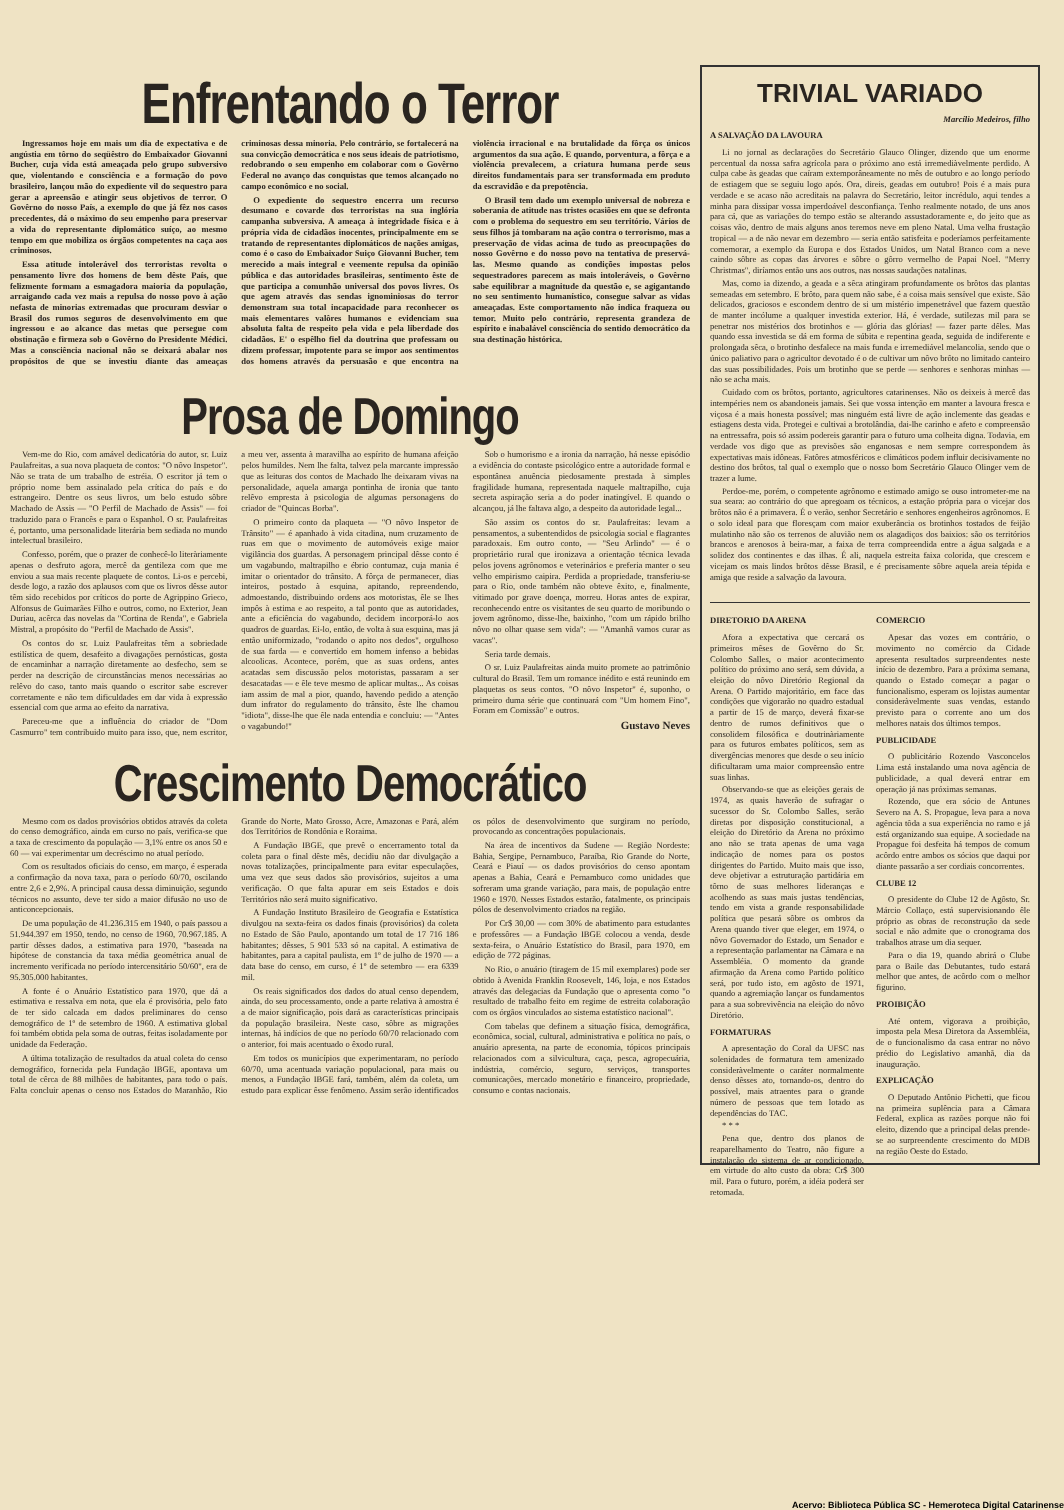Enfrentando o Terror
Ingressamos hoje em mais um dia de expectativa e de angústia em tôrno do seqüêstro do Embaixador Giovanni Bucher, cuja vida está ameaçada pelo grupo subversivo que, violentando e consciência e a formação do povo brasileiro, lançou mão do expediente vil do sequestro para gerar a apreensão e atingir seus objetivos de terror. O Govêrno do nosso País, a exemplo do que já fêz nos casos precedentes, dá o máximo do seu empenho para preservar a vida do representante diplomático suíço, ao mesmo tempo em que mobiliza os órgãos competentes na caça aos criminosos.
Essa atitude intolerável dos terroristas revolta o pensamento livre dos homens de bem dêste País, que felizmente formam a esmagadora maioria da população, arraigando cada vez mais a repulsa do nosso povo à ação nefasta de minorias extremadas que procuram desviar o Brasil dos rumos seguros de desenvolvimento em que ingressou e ao alcance das metas que persegue com obstinação e firmeza sob o Govêrno do Presidente Médici. Mas a consciência nacional não se deixará abalar nos propósitos de que se investiu diante das ameaças criminosas dessa minoria. Pelo contrário, se fortalecerá na sua convicção democrática e nos seus ideais de patriotismo, redobrando o seu empenho em colaborar com o Govêrno Federal no avanço das conquistas que temos alcançado no campo econômico e no social.
O expediente do sequestro encerra um recurso desumano e covarde dos terroristas na sua inglória campanha subversiva. A ameaça à integridade física e à própria vida de cidadãos inocentes, principalmente em se tratando de representantes diplomáticos de nações amigas, como é o caso do Embaixador Suiço Giovanni Bucher, tem merecido a mais integral e veemente repulsa da opinião pública e das autoridades brasileiras, sentimento êste de que participa a comunhão universal dos povos livres. Os que agem através das sendas ignominiosas do terror demonstram sua total incapacidade para reconhecer os mais elementares valôres humanos e evidenciam sua absoluta falta de respeito pela vida e pela liberdade dos cidadãos. E' o espêlho fiel da doutrina que professam ou dizem professar, impotente para se impor aos sentimentos dos homens através da persuasão e que encontra na violência irracional e na brutalidade da fôrça os únicos argumentos da sua ação. E quando, porventura, a fôrça e a violência prevalecem, a criatura humana perde seus direitos fundamentais para ser transformada em produto da escravidão e da prepotência.
O Brasil tem dado um exemplo universal de nobreza e soberania de atitude nas tristes ocasiões em que se defronta com o problema do sequestro em seu território. Vários de seus filhos já tombaram na ação contra o terrorismo, mas a preservação de vidas acima de tudo as preocupações do nosso Govêrno e do nosso povo na tentativa de preservá-las. Mesmo quando as condições impostas pelos sequestradores parecem as mais intoleráveis, o Govêrno sabe equilibrar a magnitude da questão e, se agigantando no seu sentimento humanístico, consegue salvar as vidas ameaçadas. Este comportamento não indica fraqueza ou temor. Muito pelo contrário, representa grandeza de espírito e inabalável consciência do sentido democrático da sua destinação histórica.
Prosa de Domingo
Vem-me do Rio, com amável dedicatória do autor, sr. Luiz Paulafreitas, a sua nova plaqueta de contos: "O nôvo Inspetor". Não se trata de um trabalho de estréia. O escritor já tem o próprio nome bem assinalado pela crítica do país e do estrangeiro. Dentre os seus livros, um belo estudo sôbre Machado de Assis — "O Perfil de Machado de Assis" — foi traduzido para o Francês e para o Espanhol. O sr. Paulafreitas é, portanto, uma personalidade literária bem sediada no mundo intelectual brasileiro.
Confesso, porém, que o prazer de conhecê-lo literàriamente apenas o desfruto agora, mercê da gentileza com que me enviou a sua mais recente plaquete de contos. Li-os e percebi, desde logo, a razão dos aplausos com que os livros dêsse autor têm sido recebidos por críticos do porte de Agrippino Grieco, Alfonsus de Guimarães Filho e outros, como, no Exterior, Jean Duriau, acêrca das novelas da "Cortina de Renda", e Gabriela Mistral, a propósito do "Perfil de Machado de Assis".
Os contos do sr. Luiz Paulafreitas têm a sobriedade estilística de quem, desafeito a divagações pernósticas, gosta de encaminhar a narração diretamente ao desfecho, sem se perder na descrição de circunstâncias menos necessárias ao relêvo do caso, tanto mais quando o escritor sabe escrever corretamente e não tem dificuldades em dar vida à expressão essencial com que arma ao efeito da narrativa.
Pareceu-me que a influência do criador de "Dom Casmurro" tem contribuido muito para isso, que, nem escritor, a meu ver, assenta à maravilha ao espírito de humana afeição pelos humildes. Nem lhe falta, talvez pela marcante impressão que as leituras dos contos de Machado lhe deixaram vivas na personalidade, aquela amarga pontinha de ironia que tanto relêvo empresta à psicologia de algumas personagens do criador de "Quincas Borba".
O primeiro conto da plaqueta — "O nôvo Inspetor de Trânsito" — é apanhado à vida citadina, num cruzamento de ruas em que o movimento de automóveis exige maior vigilância dos guardas. A personagem principal dêsse conto é um vagabundo, maltrapilho e ébrio contumaz, cuja mania é imitar o orientador do trânsito. A fôrça de permanecer, dias inteiros, postado à esquina, apitando, repreendendo, admoestando, distribuindo ordens aos motoristas, êle se lhes impôs à estima e ao respeito, a tal ponto que as autoridades, ante a eficiência do vagabundo, decidem incorporá-lo aos quadros de guardas. Ei-lo, então, de volta à sua esquina, mas já então uniformizado, "rodando o apito nos dedos", orgulhoso de sua farda — e convertido em homem infenso a bebidas alcoolicas. Acontece, porém, que as suas ordens, antes acatadas sem discussão pelos motoristas, passaram a ser desacatadas — e êle teve mesmo de aplicar multas... As coisas iam assim de mal a pior, quando, havendo pedido a atenção dum infrator do regulamento do trânsito, êste lhe chamou "idiota", disse-lhe que êle nada entendia e concluiu: — "Antes o vagabundo!"
Sob o humorismo e a ironia da narração, há nesse episódio a evidência do contaste psicológico entre a autoridade formal e espontânea anuência piedosamente prestada à simples fragilidade humana, representada naquele maltrapilho, cuja secreta aspiração seria a do poder inatingível. E quando o alcançou, já lhe faltava algo, a despeito da autoridade legal...
São assim os contos do sr. Paulafreitas: levam a pensamentos, a subentendidos de psicologia social e flagrantes paradoxais. Em outro conto, — "Seu Arlindo" — é o proprietário rural que ironizava a orientação técnica levada pelos jovens agrônomos e veterinários e preferia manter o seu velho empirismo caipira. Perdida a propriedade, transferiu-se para o Rio, onde também não obteve êxito, e, finalmente, vitimado por grave doença, morreu. Horas antes de expirar, reconhecendo entre os visitantes de seu quarto de moribundo o jovem agrônomo, disse-lhe, baixinho, "com um rápido brilho nôvo no olhar quase sem vida": — "Amanhã vamos curar as vacas".
Seria tarde demais.
O sr. Luiz Paulafreitas ainda muito promete ao patrimônio cultural do Brasil. Tem um romance inédito e está reunindo em plaquetas os seus contos. "O nôvo Inspetor" é, suponho, o primeiro duma série que continuará com "Um homem Fino", Foram em Comissão" e outros.
Gustavo Neves
Crescimento Democrático
Mesmo com os dados provisórios obtidos através da coleta do censo demográfico, ainda em curso no país, verifica-se que a taxa de crescimento da população — 3,1% entre os anos 50 e 60 — vai experimentar um decréscimo no atual período.
Com os resultados oficiais do censo, em março, é esperada a confirmação da nova taxa, para o período 60/70, oscilando entre 2,6 e 2,9%. A principal causa dessa diminuição, segundo técnicos no assunto, deve ter sido a maior difusão no uso de anticoncepcionais.
De uma população de 41.236.315 em 1940, o país passou a 51.944.397 em 1950, tendo, no censo de 1960, 70.967.185. A partir dêsses dados, a estimativa para 1970, "baseada na hipótese de constancia da taxa média geométrica anual de incremento verificada no período intercensitário 50/60", era de 95.305.000 habitantes.
A fonte é o Anuário Estatístico para 1970, que dá a estimativa e ressalva em nota, que ela é provisória, pelo fato de ter sido calcada em dados preliminares do censo demográfico de 1º de setembro de 1960. A estimativa global foi também obtida pela soma de outras, feitas isoladamente por unidade da Federação.
A última totalização de resultados da atual coleta do censo demográfico, fornecida pela Fundação IBGE, apontava um total de cêrca de 88 milhões de habitantes, para todo o país. Falta concluir apenas o censo nos Estados do Maranhão, Rio Grande do Norte, Mato Grosso, Acre, Amazonas e Pará, além dos Territórios de Rondônia e Roraima.
A Fundação IBGE, que prevê o encerramento total da coleta para o final dêste mês, decidiu não dar divulgação a novas totalizações, principalmente para evitar especulações, uma vez que seus dados são provisórios, sujeitos a uma verificação. O que falta apurar em seis Estados e dois Territórios não será muito significativo.
A Fundação Instituto Brasileiro de Geografia e Estatística divulgou na sexta-feira os dados finais (provisórios) da coleta no Estado de São Paulo, apontando um total de 17 716 186 habitantes; dêsses, 5 901 533 só na capital. A estimativa de habitantes, para a capital paulista, em 1º de julho de 1970 — a data base do censo, em curso, é 1º de setembro — era 6339 mil.
Os reais significados dos dados do atual censo dependem, ainda, do seu processamento, onde a parte relativa à amostra é a de maior significação, pois dará as características principais da população brasileira. Neste caso, sôbre as migrações internas, há indícios de que no período 60/70 relacionado com o anterior, foi mais acentuado o êxodo rural.
Em todos os municípios que experimentaram, no período 60/70, uma acentuada variação populacional, para mais ou menos, a Fundação IBGE fará, também, além da coleta, um estudo para explicar êsse fenômeno. Assim serão identificados os pólos de desenvolvimento que surgiram no período, provocando as concentrações populacionais.
Na área de incentivos da Sudene — Região Nordeste: Bahia, Sergipe, Pernambuco, Paraíba, Rio Grande do Norte, Ceará e Piauí — os dados provisórios do censo apontam apenas a Bahia, Ceará e Pernambuco como unidades que sofreram uma grande variação, para mais, de população entre 1960 e 1970. Nesses Estados estarão, fatalmente, os principais pólos de desenvolvimento criados na região.
Por Cr$ 30,00 — com 30% de abatimento para estudantes e professôres — a Fundação IBGE colocou a venda, desde sexta-feira, o Anuário Estatístico do Brasil, para 1970, em edição de 772 páginas.
No Rio, o anuário (tiragem de 15 mil exemplares) pode ser obtido à Avenida Franklin Roosevelt, 146, loja, e nos Estados através das delegacias da Fundação que o apresenta como "o resultado de trabalho feito em regime de estreita colaboração com os órgãos vinculados ao sistema estatístico nacional".
Com tabelas que definem a situação física, demográfica, econômica, social, cultural, administrativa e política no país, o anuário apresenta, na parte de economia, tópicos principais relacionados com a silvicultura, caça, pesca, agropecuária, indústria, comércio, seguro, serviços, transportes comunicações, mercado monetário e financeiro, propriedade, consumo e contas nacionais.
TRIVIAL VARIADO
Marcílio Medeiros, filho
A SALVAÇÃO DA LAVOURA
Li no jornal as declarações do Secretário Glauco Olinger, dizendo que um enorme percentual da nossa safra agrícola para o próximo ano está irremediàvelmente perdido. A culpa cabe às geadas que caíram extemporâneamente no mês de outubro e ao longo período de estiagem que se seguiu logo após. Ora, direis, geadas em outubro! Pois é a mais pura verdade e se acaso não acreditais na palavra do Secretário, leitor incrédulo, aqui tendes a minha para dissipar vossa imperdoável desconfiança. Tenho realmente notado, de uns anos para cá, que as variações do tempo estão se alterando assustadoramente e, do jeito que as coisas vão, dentro de mais alguns anos teremos neve em pleno Natal. Uma velha frustação tropical — a de não nevar em dezembro — seria então satisfeita e poderíamos perfeitamente comemorar, a exemplo da Europa e dos Estados Unidos, um Natal Branco com a neve caindo sôbre as copas das árvores e sôbre o gôrro vermelho de Papai Noel. "Merry Christmas", diríamos então uns aos outros, nas nossas saudações natalinas.
Mas, como ia dizendo, a geada e a sêca atingiram profundamente os brôtos das plantas semeadas em setembro. E brôto, para quem não sabe, é a coisa mais sensível que existe. São delicados, graciosos e escondem dentro de si um mistério impenetrável que fazem questão de manter incólume a qualquer investida exterior. Há, é verdade, sutilezas mil para se penetrar nos mistérios dos brotinhos e — glória das glórias! — fazer parte dêles. Mas quando essa investida se dá em forma de súbita e repentina geada, seguida de indiferente e prolongada sêca, o brotinho desfalece na mais funda e irremediável melancolia, sendo que o único paliativo para o agricultor devotado é o de cultivar um nôvo brôto no limitado canteiro das suas possibilidades. Pois um brotinho que se perde — senhores e senhoras minhas — não se acha mais.
Cuidado com os brôtos, portanto, agricultores catarinenses. Não os deixeis à mercê das intempéries nem os abandoneis jamais. Sei que vossa intenção em manter a lavoura fresca e viçosa é a mais honesta possível; mas ninguém está livre de ação inclemente das geadas e estiagens desta vida. Protegei e cultivai a brotolândia, dai-lhe carinho e afeto e compreensão na entressafra, pois só assim podereis garantir para o futuro uma colheita digna. Todavia, em verdade vos digo que as previsões são enganosas e nem sempre correspondem às expectativas mais idôneas. Fatôres atmosféricos e climáticos podem influir decisivamente no destino dos brôtos, tal qual o exemplo que o nosso bom Secretário Glauco Olinger vem de trazer a lume.
Perdoe-me, porém, o competente agrônomo e estimado amigo se ouso intrometer-me na sua seara: ao contrário do que apregoam os técnicos, a estação própria para o vicejar dos brôtos não é a primavera. É o verão, senhor Secretário e senhores engenheiros agrônomos. E o solo ideal para que floresçam com maior exuberância os brotinhos tostados de feijão mulatinho não são os terrenos de aluvião nem os alagadiços dos baixios: são os territórios brancos e arenosos à beira-mar, a faixa de terra compreendida entre a água salgada e a solidez dos continentes e das ilhas. É ali, naquela estreita faixa colorida, que crescem e vicejam os mais lindos brôtos dêsse Brasil, e é precisamente sôbre aquela areia tépida e amiga que reside a salvação da lavoura.
DIRETORIO DA ARENA
Afora a expectativa que cercará os primeiros mêses de Govêrno do Sr. Colombo Salles, o maior acontecimento político do próximo ano será, sem dúvida, a eleição do nôvo Diretório Regional da Arena. O Partido majoritário, em face das condições que vigorarão no quadro estadual a partir de 15 de março, deverá fixar-se dentro de rumos definitivos que o consolidem filosófica e doutrinàriamente para os futuros embates políticos, sem as divergências menores que desde o seu início dificultaram uma maior compreensão entre suas linhas.
Observando-se que as eleições gerais de 1974, as quais haverão de sufragar o sucessor do Sr. Colombo Salles, serão diretas por disposição constitucional, a eleição do Diretório da Arena no próximo ano não se trata apenas de uma vaga indicação de nomes para os postos dirigentes do Partido. Muito mais que isso, deve objetivar a estruturação partidária em tôrno de suas melhores lideranças e acolhendo as suas mais justas tendências, tendo em vista a grande responsabilidade política que pesará sôbre os ombros da Arena quando tiver que eleger, em 1974, o nôvo Governador do Estado, um Senador e a representação parlamentar na Câmara e na Assembléia. O momento da grande afirmação da Arena como Partido político será, por tudo isto, em agôsto de 1971, quando a agremiação lançar os fundamentos para a sua sobrevivência na eleição do nôvo Diretório.
FORMATURAS
A apresentação do Coral da UFSC nas solenidades de formatura tem amenizado consideràvelmente o caráter normalmente denso dêsses ato, tornando-os, dentro do possível, mais atraentes para o grande número de pessoas que tem lotado as dependências do TAC.
* * *
Pena que, dentro dos planos de reaparelhamento do Teatro, não figure a instalação do sistema de ar condicionado, em virtude do alto custo da obra: Cr$ 300 mil. Para o futuro, porém, a idéia poderá ser retomada.
COMERCIO
Apesar das vozes em contrário, o movimento no comércio da Cidade apresenta resultados surpreendentes neste início de dezembro. Para a próxima semana, quando o Estado começar a pagar o funcionalismo, esperam os lojistas aumentar consideràvelmente suas vendas, estando previsto para o corrente ano um dos melhores natais dos últimos tempos.
PUBLICIDADE
O publicitário Rozendo Vasconcelos Lima está instalando uma nova agência de publicidade, a qual deverá entrar em operação já nas próximas semanas.
Rozendo, que era sócio de Antunes Severo na A. S. Propague, leva para a nova agência tôda a sua experiência no ramo e já está organizando sua equipe. A sociedade na Propague foi desfeita há tempos de comum acôrdo entre ambos os sócios que daqui por diante passarão a ser cordiais concorrentes.
CLUBE 12
O presidente do Clube 12 de Agôsto, Sr. Márcio Collaço, está supervisionando êle próprio as obras de reconstrução da sede social e não admite que o cronograma dos trabalhos atrase um dia sequer.
Para o dia 19, quando abrirá o Clube para o Baile das Debutantes, tudo estará melhor que antes, de acôrdo com o melhor figurino.
PROIBIÇÃO
Até ontem, vigorava a proibição, imposta pela Mesa Diretora da Assembléia, de o funcionalismo da casa entrar no nôvo prédio do Legislativo amanhã, dia da inauguração.
EXPLICAÇÃO
O Deputado Antônio Pichetti, que ficou na primeira suplência para a Câmara Federal, explica as razões porque não foi eleito, dizendo que a principal delas prende-se ao surpreendente crescimento do MDB na região Oeste do Estado.
Acervo: Biblioteca Pública SC - Hemeroteca Digital Catarinense